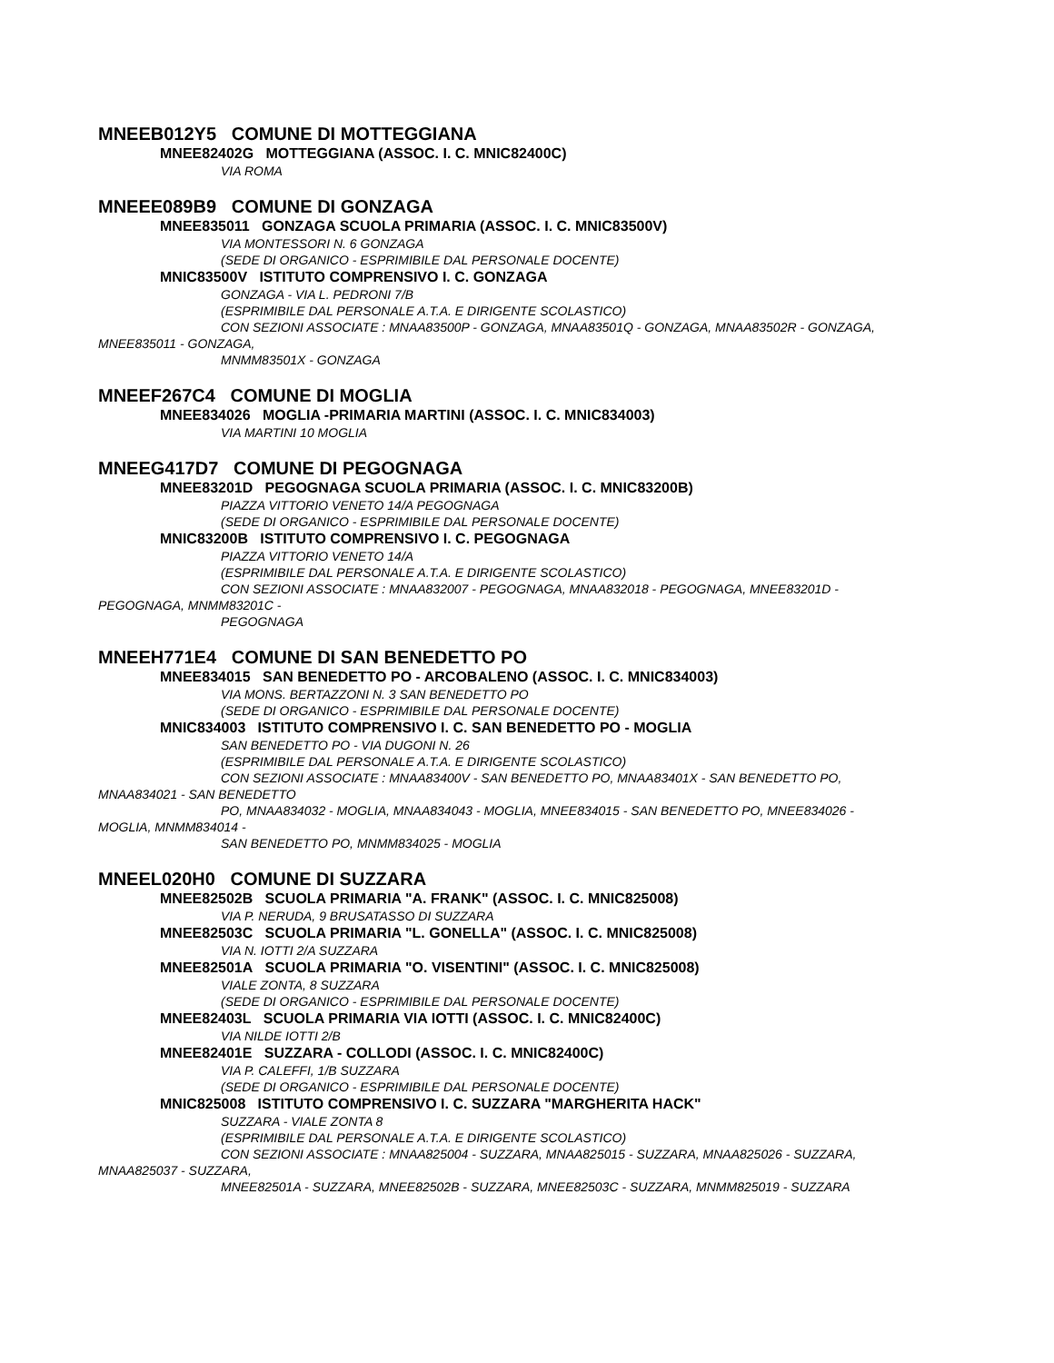MNEEB012Y5 COMUNE DI MOTTEGGIANA
MNEE82402G MOTTEGGIANA (ASSOC. I. C. MNIC82400C)
VIA ROMA
MNEEE089B9 COMUNE DI GONZAGA
MNEE835011 GONZAGA SCUOLA PRIMARIA (ASSOC. I. C. MNIC83500V)
VIA MONTESSORI N. 6 GONZAGA
(SEDE DI ORGANICO - ESPRIMIBILE DAL PERSONALE DOCENTE)
MNIC83500V ISTITUTO COMPRENSIVO I. C. GONZAGA
GONZAGA - VIA L. PEDRONI 7/B
(ESPRIMIBILE DAL PERSONALE A.T.A. E DIRIGENTE SCOLASTICO)
CON SEZIONI ASSOCIATE : MNAA83500P - GONZAGA, MNAA83501Q - GONZAGA, MNAA83502R - GONZAGA,
MNEE835011 - GONZAGA,
MNMM83501X - GONZAGA
MNEEF267C4 COMUNE DI MOGLIA
MNEE834026 MOGLIA -PRIMARIA MARTINI (ASSOC. I. C. MNIC834003)
VIA MARTINI 10 MOGLIA
MNEEG417D7 COMUNE DI PEGOGNAGA
MNEE83201D PEGOGNAGA SCUOLA PRIMARIA (ASSOC. I. C. MNIC83200B)
PIAZZA VITTORIO VENETO 14/A PEGOGNAGA
(SEDE DI ORGANICO - ESPRIMIBILE DAL PERSONALE DOCENTE)
MNIC83200B ISTITUTO COMPRENSIVO I. C. PEGOGNAGA
PIAZZA VITTORIO VENETO 14/A
(ESPRIMIBILE DAL PERSONALE A.T.A. E DIRIGENTE SCOLASTICO)
CON SEZIONI ASSOCIATE : MNAA832007 - PEGOGNAGA, MNAA832018 - PEGOGNAGA, MNEE83201D -
PEGOGNAGA, MNMM83201C -
PEGOGNAGA
MNEEH771E4 COMUNE DI SAN BENEDETTO PO
MNEE834015 SAN BENEDETTO PO - ARCOBALENO (ASSOC. I. C. MNIC834003)
VIA MONS. BERTAZZONI N. 3 SAN BENEDETTO PO
(SEDE DI ORGANICO - ESPRIMIBILE DAL PERSONALE DOCENTE)
MNIC834003 ISTITUTO COMPRENSIVO I. C. SAN BENEDETTO PO - MOGLIA
SAN BENEDETTO PO - VIA DUGONI N. 26
(ESPRIMIBILE DAL PERSONALE A.T.A. E DIRIGENTE SCOLASTICO)
CON SEZIONI ASSOCIATE : MNAA83400V - SAN BENEDETTO PO, MNAA83401X - SAN BENEDETTO PO,
MNAA834021 - SAN BENEDETTO
PO, MNAA834032 - MOGLIA, MNAA834043 - MOGLIA, MNEE834015 - SAN BENEDETTO PO, MNEE834026 -
MOGLIA, MNMM834014 -
SAN BENEDETTO PO, MNMM834025 - MOGLIA
MNEEL020H0 COMUNE DI SUZZARA
MNEE82502B SCUOLA PRIMARIA "A. FRANK" (ASSOC. I. C. MNIC825008)
VIA P. NERUDA, 9 BRUSATASSO DI SUZZARA
MNEE82503C SCUOLA PRIMARIA "L. GONELLA" (ASSOC. I. C. MNIC825008)
VIA N. IOTTI 2/A SUZZARA
MNEE82501A SCUOLA PRIMARIA "O. VISENTINI" (ASSOC. I. C. MNIC825008)
VIALE ZONTA, 8 SUZZARA
(SEDE DI ORGANICO - ESPRIMIBILE DAL PERSONALE DOCENTE)
MNEE82403L SCUOLA PRIMARIA VIA IOTTI (ASSOC. I. C. MNIC82400C)
VIA NILDE IOTTI 2/B
MNEE82401E SUZZARA - COLLODI (ASSOC. I. C. MNIC82400C)
VIA P. CALEFFI, 1/B SUZZARA
(SEDE DI ORGANICO - ESPRIMIBILE DAL PERSONALE DOCENTE)
MNIC825008 ISTITUTO COMPRENSIVO I. C. SUZZARA "MARGHERITA HACK"
SUZZARA - VIALE ZONTA 8
(ESPRIMIBILE DAL PERSONALE A.T.A. E DIRIGENTE SCOLASTICO)
CON SEZIONI ASSOCIATE : MNAA825004 - SUZZARA, MNAA825015 - SUZZARA, MNAA825026 - SUZZARA,
MNAA825037 - SUZZARA,
MNEE82501A - SUZZARA, MNEE82502B - SUZZARA, MNEE82503C - SUZZARA, MNMM825019 - SUZZARA